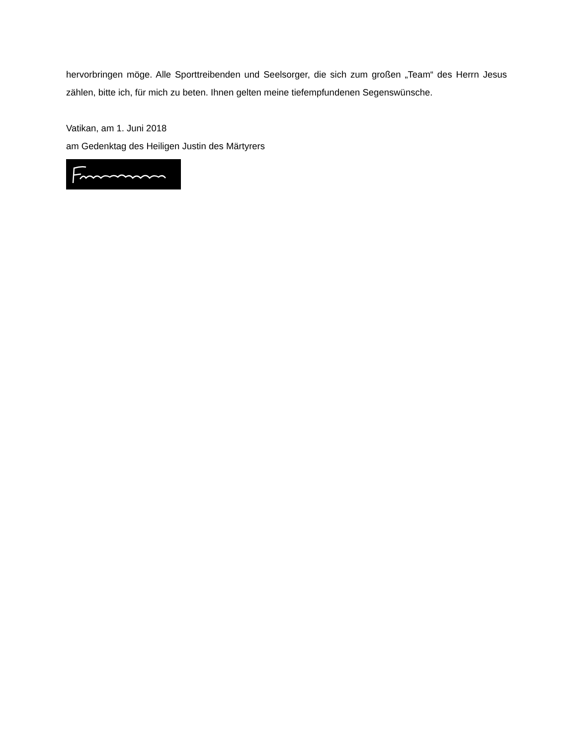hervorbringen möge. Alle Sporttreibenden und Seelsorger, die sich zum großen „Team“ des Herrn Jesus zählen, bitte ich, für mich zu beten. Ihnen gelten meine tiefempfundenen Segenswünsche.
Vatikan, am 1. Juni 2018
am Gedenktag des Heiligen Justin des Märtyrers